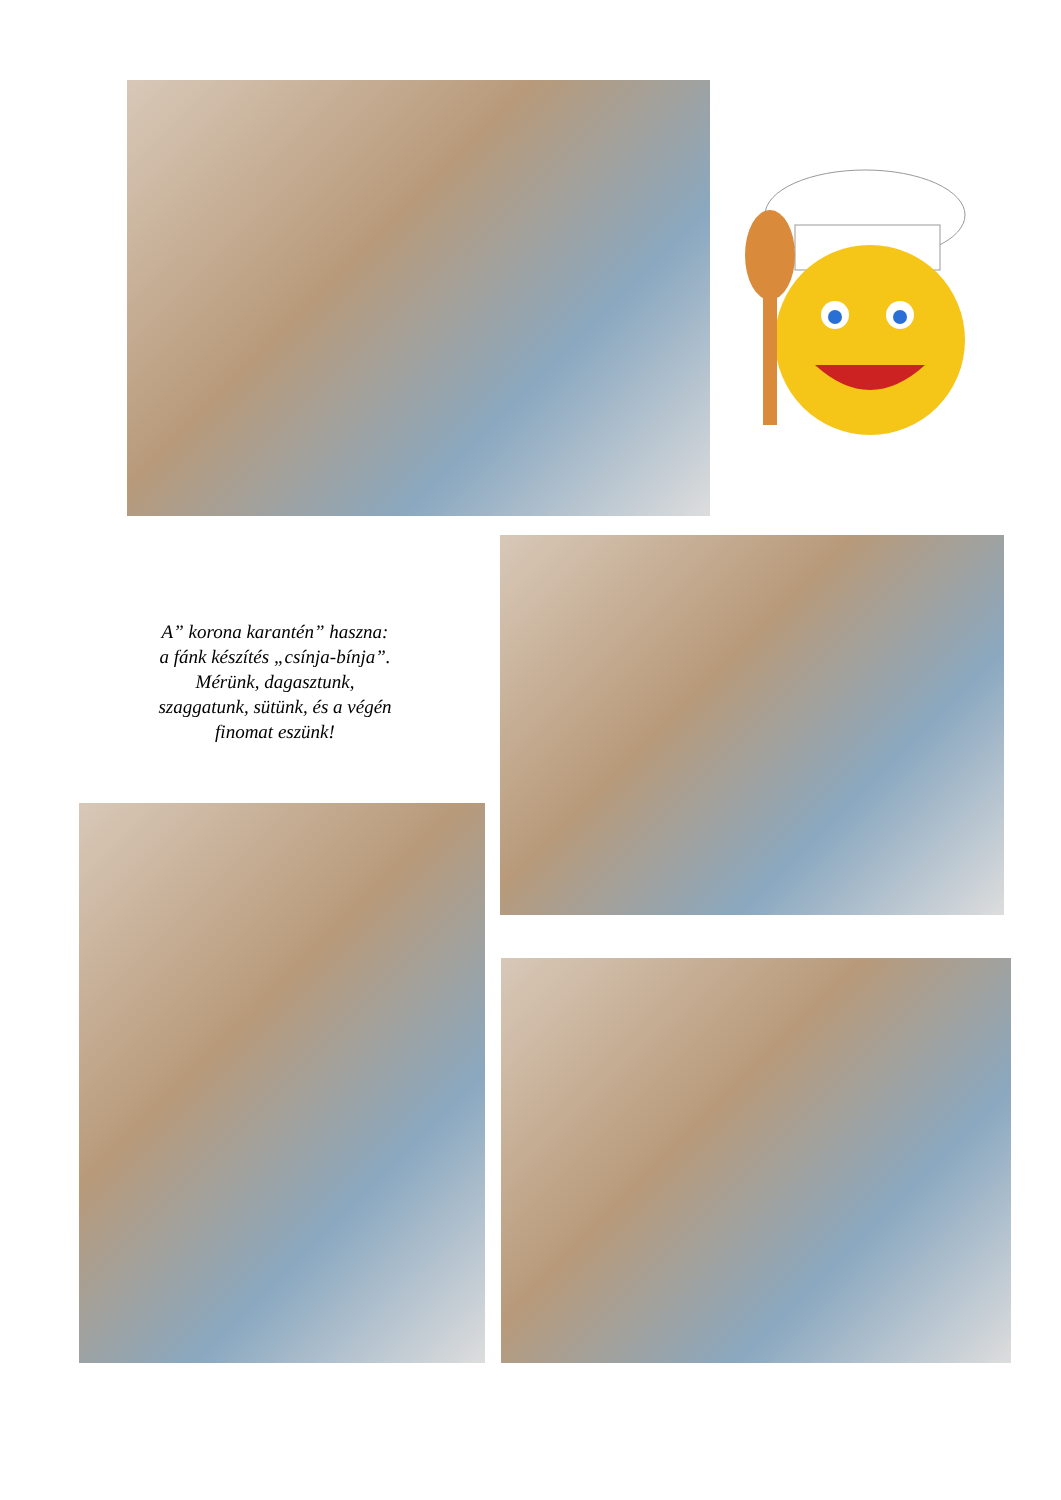A” korona karantén” haszna:
a fánk készítés „csínja-bínja”.
Mérünk, dagasztunk,
szaggatunk, sütünk, és a végén
finomat eszünk!